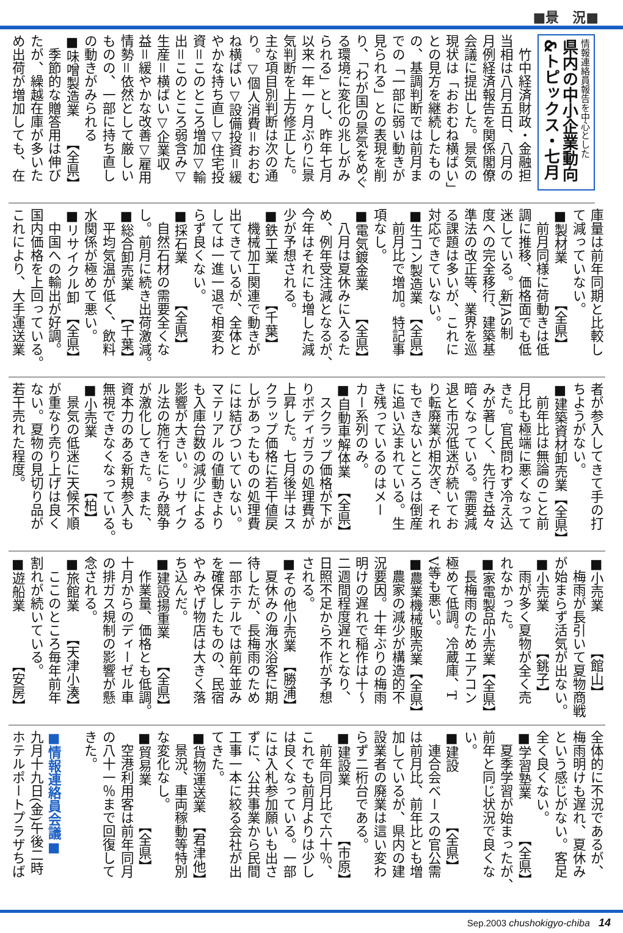■景　況■
情報連絡員報告を中心とした
県内の中小企業動向
&トピックス・七月
　竹中経済財政・金融担
当相は八月五日、八月の
月例経済報告を関係閣僚
会議に提出した。景気の
現状は「おおむね横ばい」
との見方を継続したもの
の、基調判断では前月ま
での「一部に弱い動きが
見られる」との表現を削
り、「わが国の景気をめぐ
る環境に変化の兆しがみ
られる」とし、昨年七月
以来一年一ヶ月ぶりに景
気判断を上方修正した。
主な項目別判断は次の通
り。▽個人消費＝おおむ
ね横ばい▽設備投資＝緩
やかな持ち直し▽住宅投
資＝このところ増加▽輸
出＝このところ弱含み▽
生産＝横ばい▽企業収
益＝緩やかな改善▽雇用
情勢＝依然として厳しい
ものの、一部に持ち直し
の動きがみられる
■味噌製造業　　【全県】
　季節的な贈答用は伸び
たが、繰越在庫が多いた
め出荷が増加しても、在
庫量は前年同期と比較し
て減っていない。
■製材業　　　【全県】
　前月同様に荷動きは低
調に推移、価格面でも低
迷している。新JAS制
度への完全移行、建築基
準法の改正等、業界を巡
る課題は多いが、これに
対応できていない。
■生コン製造業　【全県】
　前月比で増加。特記事
項なし。
■電気鍍金業　　【全県】
　八月は夏休みに入るた
め、例年受注減となるが、
今年はそれにも増した減
少が予想される。
■鉄工業　　　【千葉】
　機械加工関連で動きが
出てきているが、全体と
しては一進一退で相変わ
らず良くない。
■採石業　　　【全県】
　自然石材の需要全くな
し。前月に続き出荷激減。
■総合卸売業　　【千葉】
　平均気温が低く、飲料
水関係が極めて悪い。
■リサイクル卸　【全県】
　中国への輸出が好調。
国内価格を上回っている。
これにより、大手運送業
者が参入してきて手の打
ちようがない。
■建築資材卸売業【全県】
　前年比は無論のこと前
月比も極端に悪くなって
きた。官民問わず冷え込
みが著しく、先行き益々
暗くなっている。需要減
退と市況低迷が続いてお
り転廃業が相次ぎ、それ
もできないところは倒産
に追い込まれている。生
き残っているのはメー
カー系列のみ。
■自動車解体業　【全県】
　スクラップ価格が下が
りボディガラの処理費が
上昇した。七月後半はス
クラップ価格に若干値戻
しがあったものの処理費
には結びついていない。
マテリアルの値動きより
も入庫台数の減少による
影響が大きい。リサイク
ル法の施行をにらみ競争
が激化してきた。また、
資本力のある新規参入も
無視できなくなっている。
■小売業　　　　【柏】
　景気の低迷に天候不順
が重なり売り上げは良く
ない。夏物の見切り品が
若干売れた程度。
■小売業　　　【館山】
　梅雨が長引いて夏物商戦
が始まらず活気が出ない。
■小売業　　　【銚子】
　雨が多く夏物が全く売
れなかった。
■家電製品小売業【全県】
　長梅雨のためエアコン
極めて低調。冷蔵庫、T
V等も悪い。
■農業機械販売業【全県】
　農家の減少が構造的不
況要因。十年ぶりの梅雨
明けの遅れで稲作は十～
二週間程度遅れとなり、
日照不足から不作が予想
される。
■その他小売業　【勝浦】
　夏休みの海水浴客に期
待したが、長梅雨のため
一部ホテルでは前年並み
を確保したものの、民宿
やみやげ物店は大きく落
ち込んだ。
■建設揚重業　　【全県】
　作業量、価格とも低調。
十月からのディーゼル車
の排ガス規制の影響が懸
念される。
■旅館業　　【天津小湊】
　ここのところ毎年前年
割れが続いている。
■遊船業　　　　【安房】
全体的に不況であるが、
梅雨明けも遅れ、夏休み
という感じがない。客足
全く良くない。
■学習塾業　　　【全県】
　夏季学習が始まったが、
前年と同じ状況で良くな
い。
■建設　　　　【全県】
　連合会ベースの官公需
は前月比、前年比とも増
加しているが、県内の建
設業者の廃業は這い変わ
らず二桁台である。
■建設業　　　　【市原】
　前年同月比で六十％、
これでも前月よりは少し
は良くなっている。一部
には入札参加願いも出さ
ずに、公共事業から民間
工事一本に絞る会社が出
てきた。
■貨物運送業　【君津他】
　景況、車両稼動等特別
な変化なし。
■貿易業　　　【全県】
　空港利用客は前年同月
の八十一％まで回復して
きた。
■情報連絡員会議■
九月十九日(金)午後二時
ホテルポートプラザちば
Sep.2003 chushokigyo-chiba 14